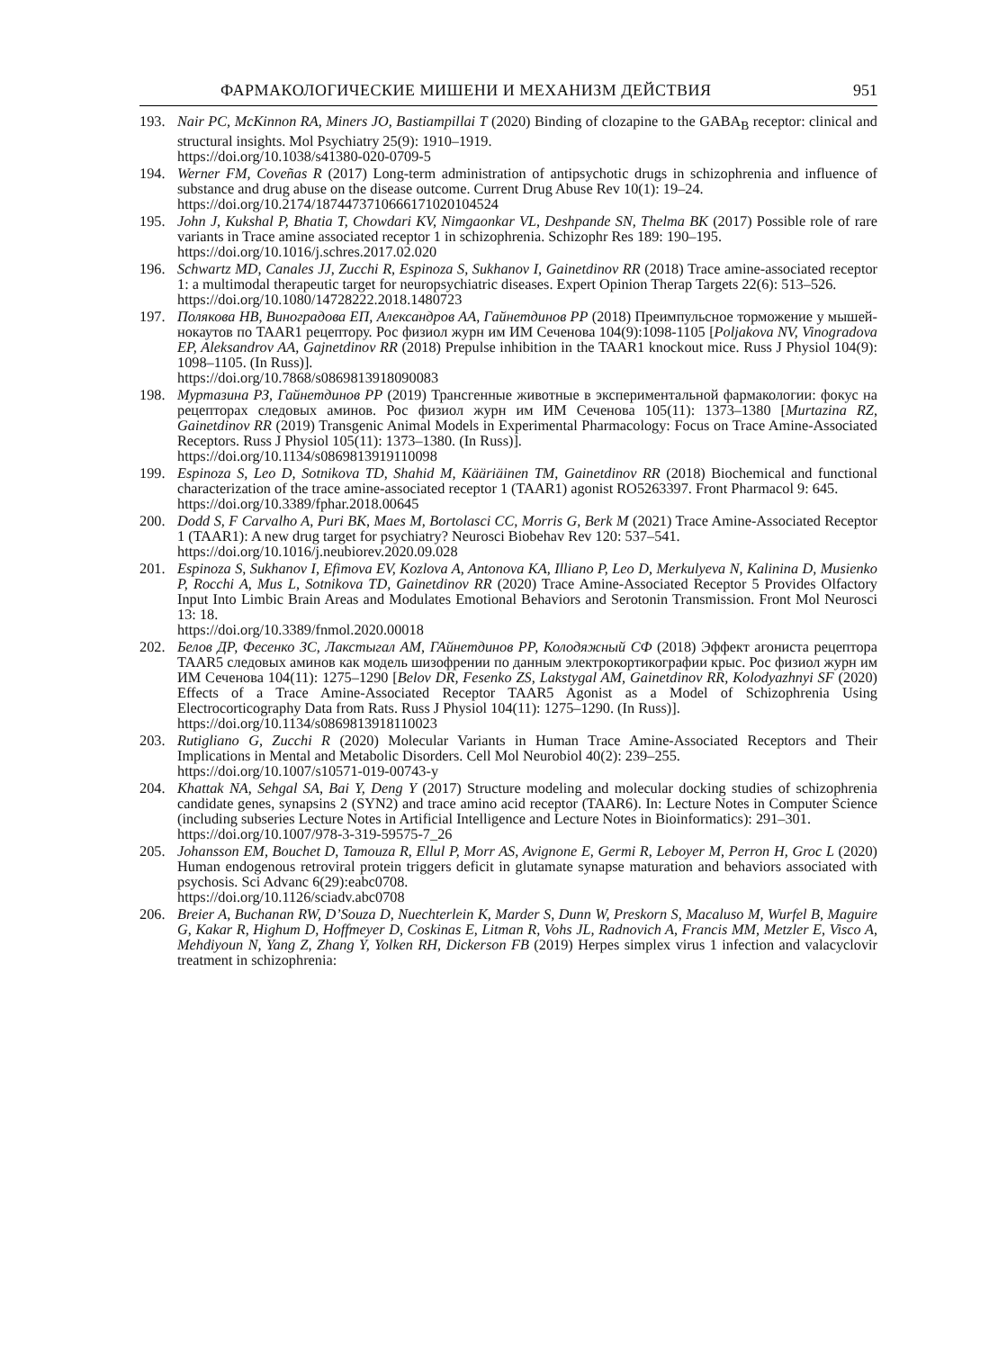ФАРМАКОЛОГИЧЕСКИЕ МИШЕНИ И МЕХАНИЗМ ДЕЙСТВИЯ 951
193. Nair PC, McKinnon RA, Miners JO, Bastiampillai T (2020) Binding of clozapine to the GABA<sub>B</sub> receptor: clinical and structural insights. Mol Psychiatry 25(9): 1910–1919.
https://doi.org/10.1038/s41380-020-0709-5
194. Werner FM, Coveñas R (2017) Long-term administration of antipsychotic drugs in schizophrenia and influence of substance and drug abuse on the disease outcome. Current Drug Abuse Rev 10(1): 19–24.
https://doi.org/10.2174/1874473710666171020104524
195. John J, Kukshal P, Bhatia T, Chowdari KV, Nimgaonkar VL, Deshpande SN, Thelma BK (2017) Possible role of rare variants in Trace amine associated receptor 1 in schizophrenia. Schizophr Res 189: 190–195.
https://doi.org/10.1016/j.schres.2017.02.020
196. Schwartz MD, Canales JJ, Zucchi R, Espinoza S, Sukhanov I, Gainetdinov RR (2018) Trace amine-associated receptor 1: a multimodal therapeutic target for neuropsychiatric diseases. Expert Opinion Therap Targets 22(6): 513–526.
https://doi.org/10.1080/14728222.2018.1480723
197. Полякова НВ, Виноградова ЕП, Александров АА, Гайнетдинов РР (2018) Преимпульсное торможение у мышей-нокаутов по TAAR1 рецептору. Рос физиол журн им ИМ Сеченова 104(9):1098-1105 [Poljakova NV, Vinogradova EP, Aleksandrov AA, Gajnetdinov RR (2018) Prepulse inhibition in the TAAR1 knockout mice. Russ J Physiol 104(9): 1098–1105. (In Russ)].
https://doi.org/10.7868/s0869813918090083
198. Муртазина РЗ, Гайнетдинов РР (2019) Трансгенные животные в экспериментальной фармакологии: фокус на рецепторах следовых аминов. Рос физиол журн им ИМ Сеченова 105(11): 1373–1380 [Murtazina RZ, Gainetdinov RR (2019) Transgenic Animal Models in Experimental Pharmacology: Focus on Trace Amine-Associated Receptors. Russ J Physiol 105(11): 1373–1380. (In Russ)].
https://doi.org/10.1134/s0869813919110098
199. Espinoza S, Leo D, Sotnikova TD, Shahid M, Kääriäinen TM, Gainetdinov RR (2018) Biochemical and functional characterization of the trace amine-associated receptor 1 (TAAR1) agonist RO5263397. Front Pharmacol 9: 645.
https://doi.org/10.3389/fphar.2018.00645
200. Dodd S, F Carvalho A, Puri BK, Maes M, Bortolasci CC, Morris G, Berk M (2021) Trace Amine-Associated Receptor 1 (TAAR1): A new drug target for psychiatry? Neurosci Biobehav Rev 120: 537–541.
https://doi.org/10.1016/j.neubiorev.2020.09.028
201. Espinoza S, Sukhanov I, Efimova EV, Kozlova A, Antonova KA, Illiano P, Leo D, Merkulyeva N, Kalinina D, Musienko P, Rocchi A, Mus L, Sotnikova TD, Gainetdinov RR (2020) Trace Amine-Associated Receptor 5 Provides Olfactory Input Into Limbic Brain Areas and Modulates Emotional Behaviors and Serotonin Transmission. Front Mol Neurosci 13: 18.
https://doi.org/10.3389/fnmol.2020.00018
202. Белов ДР, Фесенко ЗС, Лакстыгал АМ, ГАйнетдинов РР, Колодяжный СФ (2018) Эффект агониста рецептора TAAR5 следовых аминов как модель шизофрении по данным электрокортикографии крыс. Рос физиол журн им ИМ Сеченова 104(11): 1275–1290 [Belov DR, Fesenko ZS, Lakstygal AM, Gainetdinov RR, Kolodyazhnyi SF (2020) Effects of a Trace Amine-Associated Receptor TAAR5 Agonist as a Model of Schizophrenia Using Electrocorticography Data from Rats. Russ J Physiol 104(11): 1275–1290. (In Russ)].
https://doi.org/10.1134/s0869813918110023
203. Rutigliano G, Zucchi R (2020) Molecular Variants in Human Trace Amine-Associated Receptors and Their Implications in Mental and Metabolic Disorders. Cell Mol Neurobiol 40(2): 239–255.
https://doi.org/10.1007/s10571-019-00743-y
204. Khattak NA, Sehgal SA, Bai Y, Deng Y (2017) Structure modeling and molecular docking studies of schizophrenia candidate genes, synapsins 2 (SYN2) and trace amino acid receptor (TAAR6). In: Lecture Notes in Computer Science (including subseries Lecture Notes in Artificial Intelligence and Lecture Notes in Bioinformatics): 291–301.
https://doi.org/10.1007/978-3-319-59575-7_26
205. Johansson EM, Bouchet D, Tamouza R, Ellul P, Morr AS, Avignone E, Germi R, Leboyer M, Perron H, Groc L (2020) Human endogenous retroviral protein triggers deficit in glutamate synapse maturation and behaviors associated with psychosis. Sci Advanc 6(29):eabc0708.
https://doi.org/10.1126/sciadv.abc0708
206. Breier A, Buchanan RW, D’Souza D, Nuechterlein K, Marder S, Dunn W, Preskorn S, Macaluso M, Wurfel B, Maguire G, Kakar R, Highum D, Hoffmeyer D, Coskinas E, Litman R, Vohs JL, Radnovich A, Francis MM, Metzler E, Visco A, Mehdiyoun N, Yang Z, Zhang Y, Yolken RH, Dickerson FB (2019) Herpes simplex virus 1 infection and valacyclovir treatment in schizophrenia: